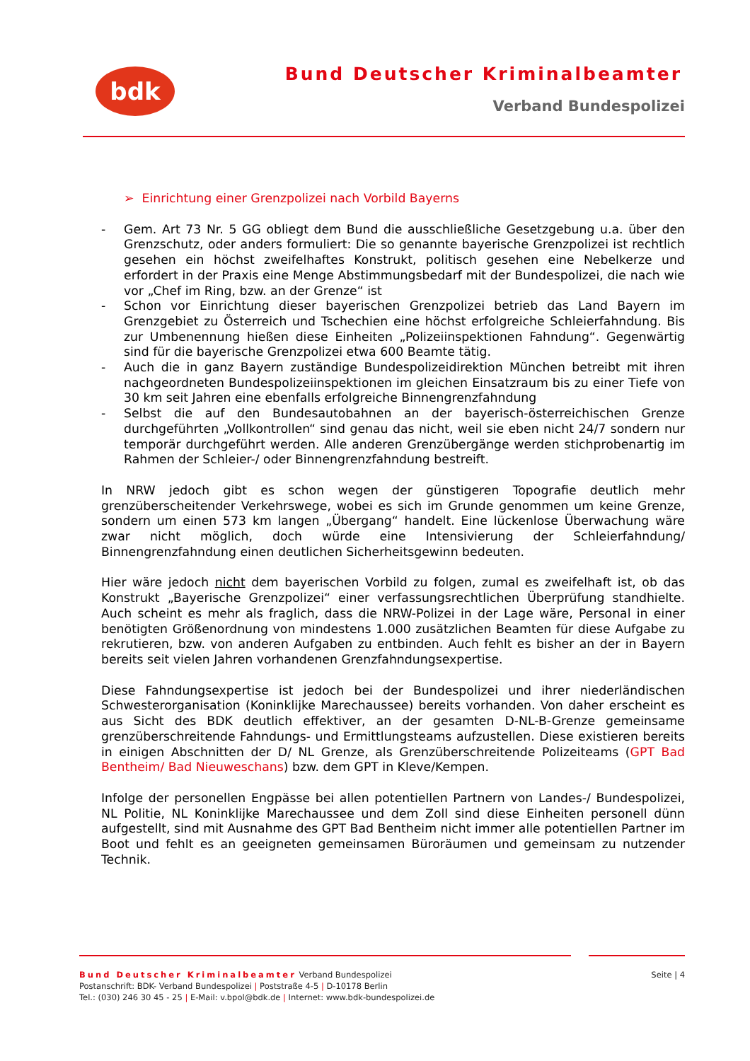bdk Bund Deutscher Kriminalbeamter
Verband Bundespolizei
➢ Einrichtung einer Grenzpolizei nach Vorbild Bayerns
- Gem. Art 73 Nr. 5 GG obliegt dem Bund die ausschließliche Gesetzgebung u.a. über den Grenzschutz, oder anders formuliert: Die so genannte bayerische Grenzpolizei ist rechtlich gesehen ein höchst zweifelhaftes Konstrukt, politisch gesehen eine Nebelkerze und erfordert in der Praxis eine Menge Abstimmungsbedarf mit der Bundespolizei, die nach wie vor „Chef im Ring, bzw. an der Grenze“ ist
- Schon vor Einrichtung dieser bayerischen Grenzpolizei betrieb das Land Bayern im Grenzgebiet zu Österreich und Tschechien eine höchst erfolgreiche Schleierfahndung. Bis zur Umbenennung hießen diese Einheiten „Polizeiinspektionen Fahndung“. Gegenwärtig sind für die bayerische Grenzpolizei etwa 600 Beamte tätig.
- Auch die in ganz Bayern zuständige Bundespolizeidirektion München betreibt mit ihren nachgeordneten Bundespolizeiinspektionen im gleichen Einsatzraum bis zu einer Tiefe von 30 km seit Jahren eine ebenfalls erfolgreiche Binnengrenzfahndung
- Selbst die auf den Bundesautobahnen an der bayerisch-österreichischen Grenze durchgeführten „Vollkontrollen“ sind genau das nicht, weil sie eben nicht 24/7 sondern nur temporär durchgeführt werden. Alle anderen Grenzübergänge werden stichprobenartig im Rahmen der Schleier-/ oder Binnengrenzfahndung bestreift.
In NRW jedoch gibt es schon wegen der günstigeren Topografie deutlich mehr grenzüberscheitender Verkehrswege, wobei es sich im Grunde genommen um keine Grenze, sondern um einen 573 km langen „Übergang“ handelt. Eine lückenlose Überwachung wäre zwar nicht möglich, doch würde eine Intensivierung der Schleierfahndung/ Binnengrenzfahndung einen deutlichen Sicherheitsgewinn bedeuten.
Hier wäre jedoch nicht dem bayerischen Vorbild zu folgen, zumal es zweifelhaft ist, ob das Konstrukt „Bayerische Grenzpolizei“ einer verfassungsrechtlichen Überprüfung standhielte. Auch scheint es mehr als fraglich, dass die NRW-Polizei in der Lage wäre, Personal in einer benötigten Größenordnung von mindestens 1.000 zusätzlichen Beamten für diese Aufgabe zu rekrutieren, bzw. von anderen Aufgaben zu entbinden. Auch fehlt es bisher an der in Bayern bereits seit vielen Jahren vorhandenen Grenzfahndungsexpertise.
Diese Fahndungsexpertise ist jedoch bei der Bundespolizei und ihrer niederländischen Schwesterorganisation (Koninklijke Marechaussee) bereits vorhanden. Von daher erscheint es aus Sicht des BDK deutlich effektiver, an der gesamten D-NL-B-Grenze gemeinsame grenzüberschreitende Fahndungs- und Ermittlungsteams aufzustellen. Diese existieren bereits in einigen Abschnitten der D/ NL Grenze, als Grenzüberschreitende Polizeiteams (GPT Bad Bentheim/ Bad Nieuweschans) bzw. dem GPT in Kleve/Kempen.
Infolge der personellen Engpässe bei allen potentiellen Partnern von Landes-/ Bundespolizei, NL Politie, NL Koninklijke Marechaussee und dem Zoll sind diese Einheiten personell dünn aufgestellt, sind mit Ausnahme des GPT Bad Bentheim nicht immer alle potentiellen Partner im Boot und fehlt es an geeigneten gemeinsamen Büroräumen und gemeinsam zu nutzender Technik.
Seite | 4
Bund Deutscher Kriminalbeamter Verband Bundespolizei
Postanschrift: BDK- Verband Bundespolizei | Poststraße 4-5 | D-10178 Berlin
Tel.: (030) 246 30 45 - 25 | E-Mail: v.bpol@bdk.de | Internet: www.bdk-bundespolizei.de